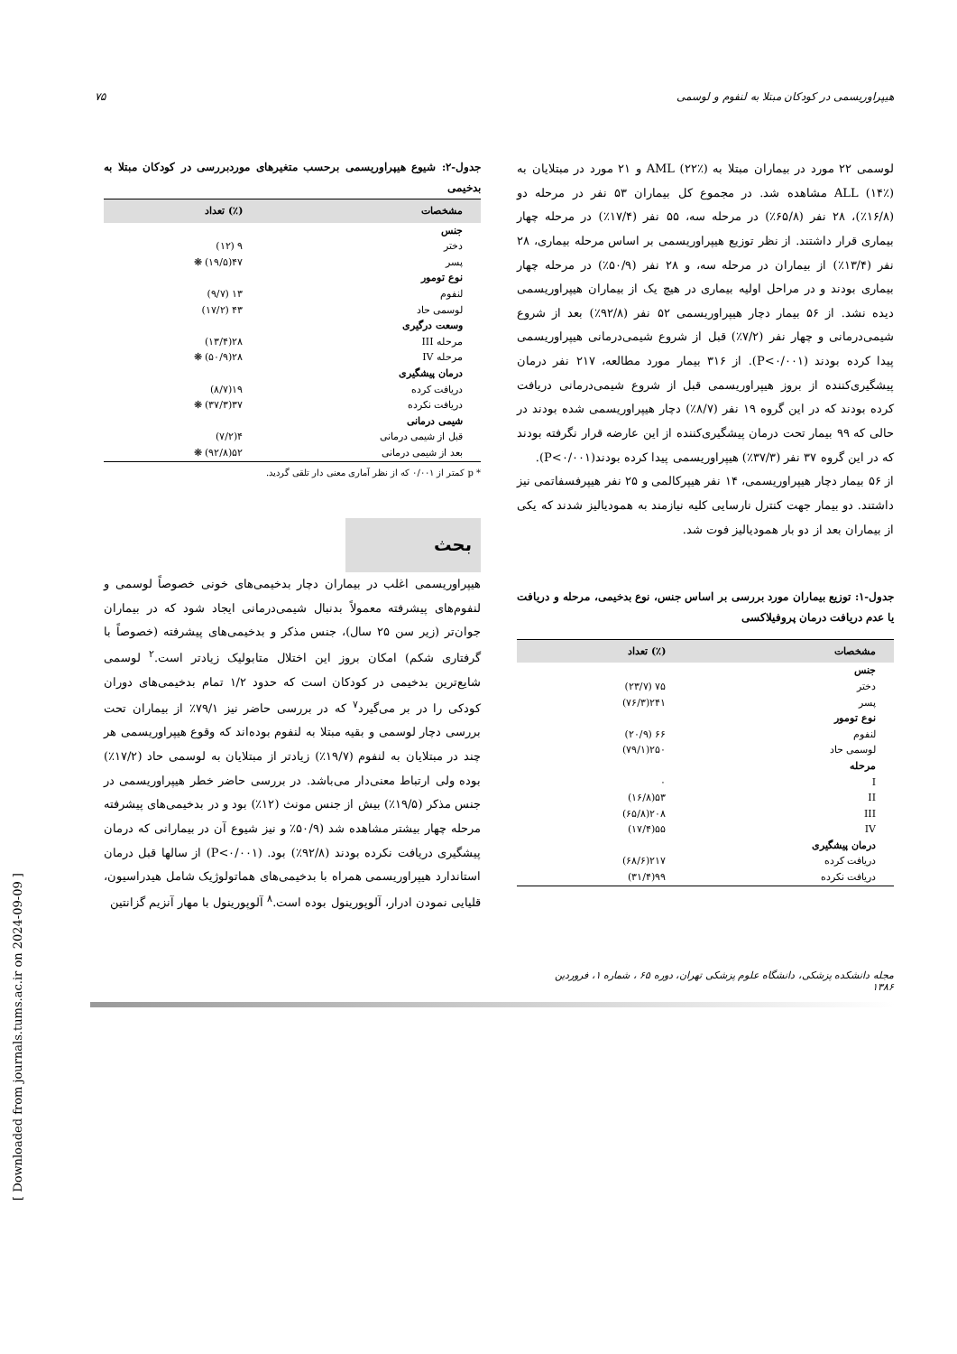هیپراوریسمی در کودکان مبتلا به لنفوم و لوسمی ۷۵
لوسمی ۲۲ مورد در بیماران مبتلا به AML (۲۲٪) و ۲۱ مورد در مبتلایان به ALL (۱۴٪) مشاهده شد. در مجموع کل بیماران ۵۳ نفر در مرحله دو (۱۶/۸٪)، ۲۸ نفر (۶۵/۸٪) در مرحله سه، ۵۵ نفر (۱۷/۴٪) در مرحله چهار بیماری قرار داشتند. از نظر توزیع هیپراوریسمی بر اساس مرحله بیماری، ۲۸ نفر (۱۳/۴٪) از بیماران در مرحله سه، و ۲۸ نفر (۵۰/۹٪) در مرحله چهار بیماری بودند و در مراحل اولیه بیماری در هیچ یک از بیماران هیپراوریسمی دیده نشد. از ۵۶ بیمار دچار هیپراوریسمی ۵۲ نفر (۹۲/۸٪) بعد از شروع شیمی‌درمانی و چهار نفر (۷/۲٪) قبل از شروع شیمی‌درمانی هیپراوریسمی پیدا کرده بودند (P<۰/۰۰۱). از ۳۱۶ بیمار مورد مطالعه، ۲۱۷ نفر درمان پیشگیری‌کننده از بروز هیپراوریسمی قبل از شروع شیمی‌درمانی دریافت کرده بودند که در این گروه ۱۹ نفر (۸/۷٪) دچار هیپراوریسمی شده بودند در حالی که ۹۹ بیمار تحت درمان پیشگیری‌کننده از این عارضه قرار نگرفته بودند که در این گروه ۳۷ نفر (۳۷/۳٪) هیپراوریسمی پیدا کرده بودند(P<۰/۰۰۱).
از ۵۶ بیمار دچار هیپراوریسمی، ۱۴ نفر هیپرکالمی و ۲۵ نفر هیپرفسفاتمی نیز داشتند. دو بیمار جهت کنترل نارسایی کلیه نیازمند به همودیالیز شدند که یکی از بیماران بعد از دو بار همودیالیز فوت شد.
جدول-۱: توزیع بیماران مورد بررسی بر اساس جنس، نوع بدخیمی، مرحله و دریافت یا عدم دریافت درمان پروفیلاکسی
| مشخصات | (٪) تعداد |
| --- | --- |
| جنس | |
| دختر | ۷۵ (۲۳/۷) |
| پسر | ۲۴۱(۷۶/۳) |
| نوع تومور | |
| لنفوم | ۶۶ (۲۰/۹) |
| لوسمی حاد | ۲۵۰(۷۹/۱) |
| مرحله | |
| I | ۰ |
| II | ۵۳(۱۶/۸) |
| III | ۲۰۸(۶۵/۸) |
| IV | ۵۵(۱۷/۴) |
| درمان پیشگیری | |
| دریافت کرده | ۲۱۷(۶۸/۶) |
| دریافت نکرده | ۹۹(۳۱/۴) |
جدول-۲: شیوع هیپراوریسمی برحسب متغیرهای موردبررسی در کودکان مبتلا به بدخیمی
| مشخصات | (٪) تعداد |
| --- | --- |
| جنس | |
| دختر | ۹ (۱۲) |
| پسر | ۴۷(۱۹/۵) ❋ |
| نوع تومور | |
| لنفوم | ۱۳ (۹/۷) |
| لوسمی حاد | ۴۳ (۱۷/۲) |
| وسعت درگیری | |
| مرحله III | ۲۸(۱۳/۴) |
| مرحله IV | ۲۸(۵۰/۹) ❋ |
| درمان پیشگیری | |
| دریافت کرده | ۱۹(۸/۷) |
| دریافت نکرده | ۳۷(۳۷/۳) ❋ |
| شیمی درمانی | |
| قبل از شیمی درمانی | ۴(۷/۲) |
| بعد از شیمی درمانی | ۵۲(۹۲/۸) ❋ |
* p کمتر از ۰/۰۰۱ که از نظر آماری معنی دار تلقی گردید.
بحث
هیپراوریسمی اغلب در بیماران دچار بدخیمی‌های خونی خصوصاً لوسمی و لنفوم‌های پیشرفته معمولاً بدنبال شیمی‌درمانی ایجاد شود که در بیماران جوان‌تر (زیر سن ۲۵ سال)، جنس مذکر و بدخیمی‌های پیشرفته (خصوصاً با گرفتاری شکم) امکان بروز این اختلال متابولیک زیادتر است.<sup>۲</sup> لوسمی شایع‌ترین بدخیمی در کودکان است که حدود ۱/۲ تمام بدخیمی‌های دوران کودکی را در بر می‌گیرد<sup>۷</sup> که در بررسی حاضر نیز ۷۹/۱٪ از بیماران تحت بررسی دچار لوسمی و بقیه مبتلا به لنفوم بوده‌اند که وقوع هیپراوریسمی هر چند در مبتلایان به لنفوم (۱۹/۷٪) زیادتر از مبتلایان به لوسمی حاد (۱۷/۲٪) بوده ولی ارتباط معنی‌دار می‌باشد. در بررسی حاضر خطر هیپراوریسمی در جنس مذکر (۱۹/۵٪) بیش از جنس مونث (۱۲٪) بود و در بدخیمی‌های پیشرفته مرحله چهار بیشتر مشاهده شد (۵۰/۹٪ و نیز شیوع آن در بیمارانی که درمان پیشگیری دریافت نکرده بودند (۹۲/۸٪) بود. (P<۰/۰۰۱) از سالها قبل درمان استاندارد هیپراوریسمی همراه با بدخیمی‌های هماتولوژیک شامل هیدراسیون، قلیایی نمودن ادرار، آلوپورینول بوده است.<sup>۸</sup> آلوپورینول با مهار آنزیم گزانتین
مجله دانشکده پزشکی، دانشگاه علوم پزشکی تهران، دوره ۶۵ ، شماره ۱، فروردین ۱۳۸۶
[ Downloaded from journals.tums.ac.ir on 2024-09-09 ]